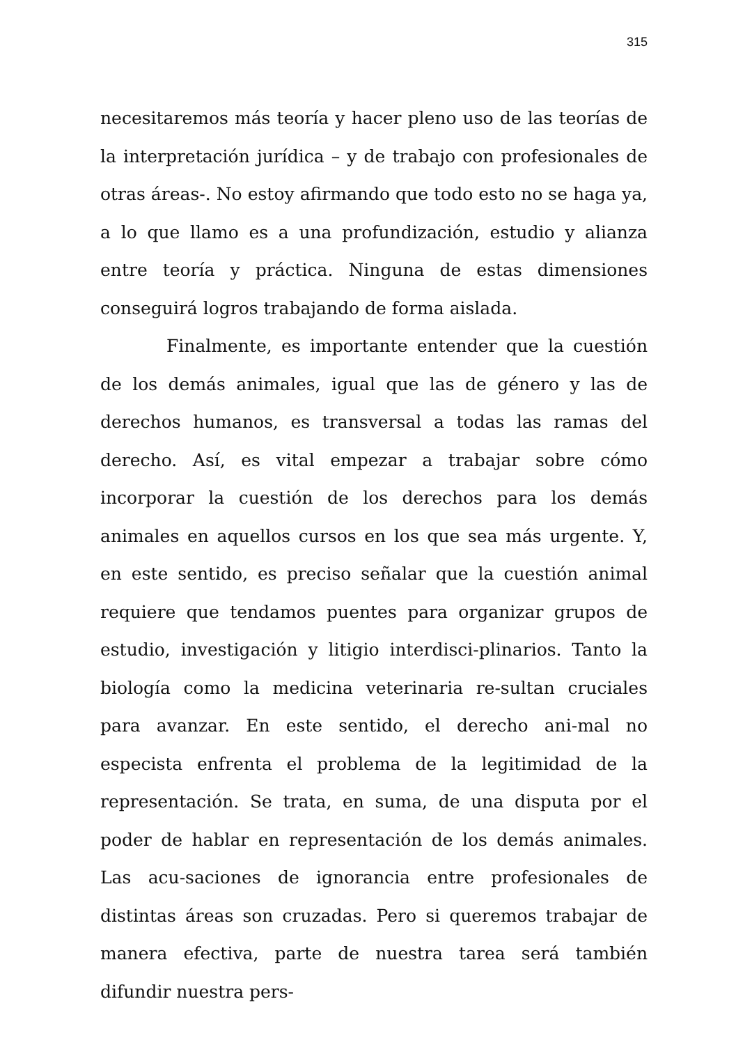315
necesitaremos más teoría y hacer pleno uso de las teorías de la interpretación jurídica – y de trabajo con profesionales de otras áreas-. No estoy afirmando que todo esto no se haga ya, a lo que llamo es a una profundización, estudio y alianza entre teoría y práctica. Ninguna de estas dimensiones conseguirá logros trabajando de forma aislada.
Finalmente, es importante entender que la cuestión de los demás animales, igual que las de género y las de derechos humanos, es transversal a todas las ramas del derecho. Así, es vital empezar a trabajar sobre cómo incorporar la cuestión de los derechos para los demás animales en aquellos cursos en los que sea más urgente. Y, en este sentido, es preciso señalar que la cuestión animal requiere que tendamos puentes para organizar grupos de estudio, investigación y litigio interdisci-plinarios. Tanto la biología como la medicina veterinaria re-sultan cruciales para avanzar. En este sentido, el derecho ani-mal no especista enfrenta el problema de la legitimidad de la representación. Se trata, en suma, de una disputa por el poder de hablar en representación de los demás animales. Las acu-saciones de ignorancia entre profesionales de distintas áreas son cruzadas. Pero si queremos trabajar de manera efectiva, parte de nuestra tarea será también difundir nuestra pers-